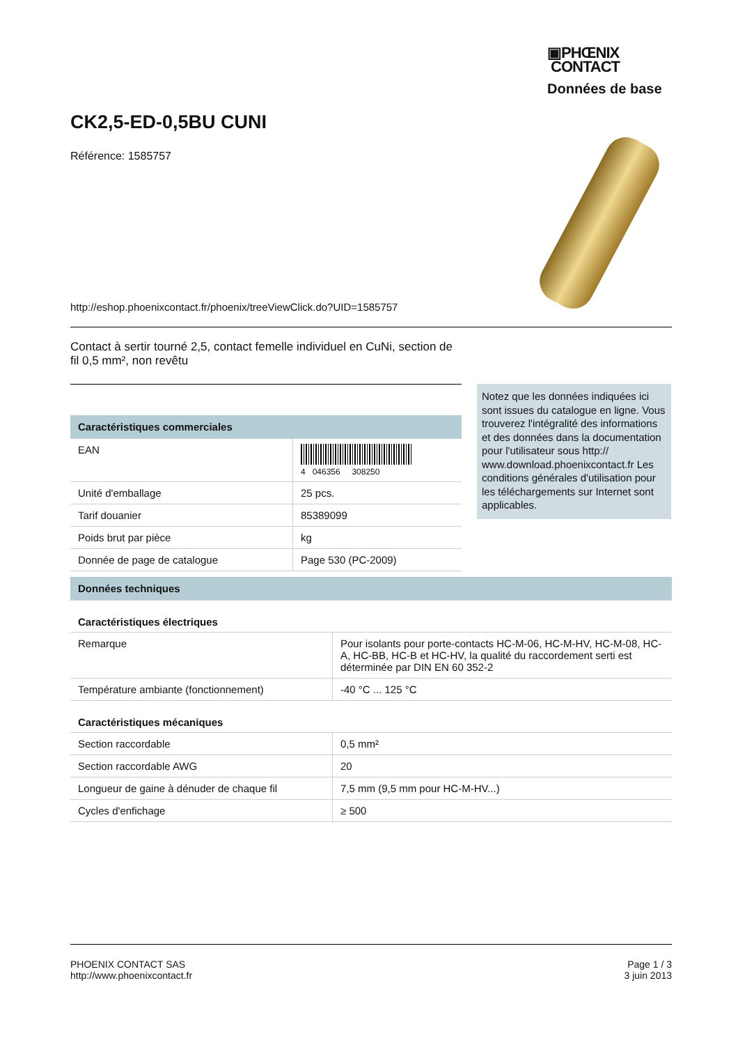▣PHŒNIX
CONTACT
Données de base
CK2,5-ED-0,5BU CUNI
Référence: 1585757
http://eshop.phoenixcontact.fr/phoenix/treeViewClick.do?UID=1585757
Contact à sertir tourné 2,5, contact femelle individuel en CuNi, section de fil 0,5 mm², non revêtu
Notez que les données indiquées ici sont issues du catalogue en ligne. Vous trouverez l'intégralité des informations et des données dans la documentation pour l'utilisateur sous http:// www.download.phoenixcontact.fr Les conditions générales d'utilisation pour les téléchargements sur Internet sont applicables.
| Caractéristiques commerciales | |
| EAN | 4 046356 308250 |
| Unité d'emballage | 25 pcs. |
| Tarif douanier | 85389099 |
| Poids brut par pièce | kg |
| Donnée de page de catalogue | Page 530 (PC-2009) |
| Données techniques | |
| Caractéristiques électriques | |
| Remarque | Pour isolants pour porte-contacts HC-M-06, HC-M-HV, HC-M-08, HC-A, HC-BB, HC-B et HC-HV, la qualité du raccordement serti est déterminée par DIN EN 60 352-2 |
| Température ambiante (fonctionnement) | -40 °C ... 125 °C |
| Caractéristiques mécaniques | |
| Section raccordable | 0,5 mm² |
| Section raccordable AWG | 20 |
| Longueur de gaine à dénuder de chaque fil | 7,5 mm (9,5 mm pour HC-M-HV...) |
| Cycles d'enfichage | ≥ 500 |
PHOENIX CONTACT SAS
http://www.phoenixcontact.fr
Page 1 / 3
3 juin 2013